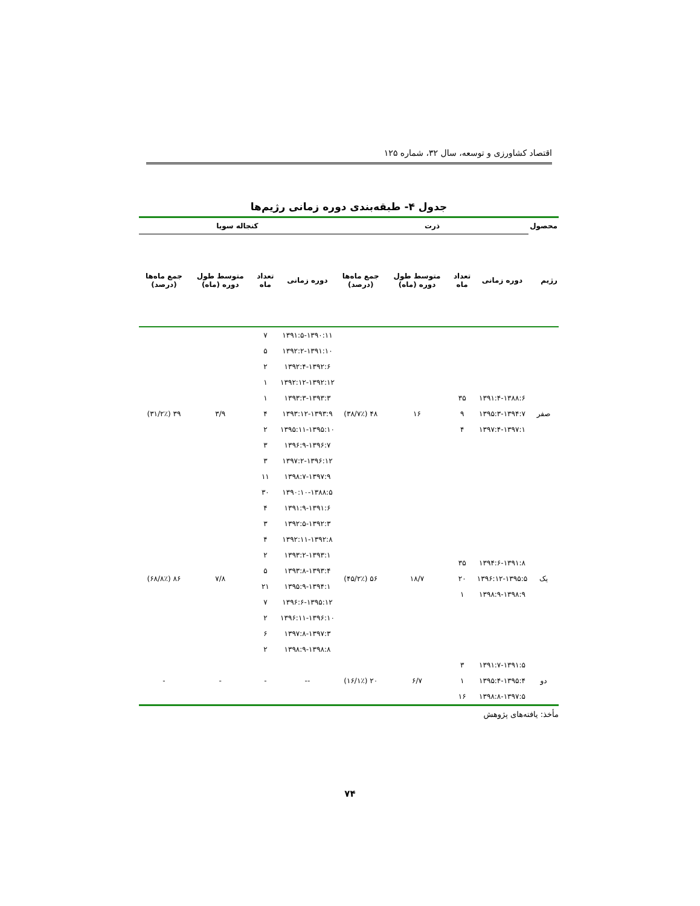اقتصاد کشاورزی و توسعه، سال ۳۲، شماره ۱۲۵
جدول ۴- طبقه‌بندی دوره زمانی رژیم‌ها
| محصول | ذرت | | | | کنجاله سویا | | | |
| --- | --- | --- | --- | --- | --- | --- | --- | --- |
| رژیم | دوره زمانی | تعداد ماه | متوسط طول دوره (ماه) | جمع ماه‌ها (درصد) | دوره زمانی | تعداد ماه | متوسط طول دوره (ماه) | جمع ماه‌ها (درصد) |
| صفر | ۱۳۹۱:۴-۱۳۸۸:۶ ۱۳۹۵:۳-۱۳۹۴:۷ ۱۳۹۷:۴-۱۳۹۷:۱ | ۳۵ ۹ ۴ | ۱۶ | ۴۸ (۳۸/۷٪) | ۱۳۹۱:۵-۱۳۹۰:۱۱ | ۷ | ۳/۹ | ۳۹ (۳۱/۲٪) |
| | | | | | ۱۳۹۲:۲-۱۳۹۱:۱۰ | ۵ | | |
| | | | | | ۱۳۹۲:۴-۱۳۹۲:۶ | ۲ | | |
| | | | | | ۱۳۹۲:۱۲-۱۳۹۲:۱۲ | ۱ | | |
| | | | | | ۱۳۹۳:۳-۱۳۹۳:۳ | ۱ | | |
| | | | | | ۱۳۹۳:۱۲-۱۳۹۳:۹ | ۴ | | |
| | | | | | ۱۳۹۵:۱۱-۱۳۹۵:۱۰ | ۲ | | |
| | | | | | ۱۳۹۶:۹-۱۳۹۶:۷ | ۳ | | |
| | | | | | ۱۳۹۷:۲-۱۳۹۶:۱۲ | ۳ | | |
| | | | | | ۱۳۹۸:۷-۱۳۹۷:۹ | ۱۱ | | |
| | | | | | ۱۳۹۰:۱۰-۱۳۸۸:۵ | ۳۰ | | |
| یک | ۱۳۹۴:۶-۱۳۹۱:۸ ۱۳۹۶:۱۲-۱۳۹۵:۵ ۱۳۹۸:۹-۱۳۹۸:۹ | ۳۵ ۲۰ ۱ | ۱۸/۷ | ۵۶ (۴۵/۲٪) | ۱۳۹۱:۹-۱۳۹۱:۶ | ۴ | ۷/۸ | ۸۶ (۶۸/۸٪) |
| | | | | | ۱۳۹۲:۵-۱۳۹۲:۳ | ۳ | | |
| | | | | | ۱۳۹۲:۱۱-۱۳۹۲:۸ | ۴ | | |
| | | | | | ۱۳۹۳:۲-۱۳۹۳:۱ | ۲ | | |
| | | | | | ۱۳۹۳:۸-۱۳۹۳:۴ | ۵ | | |
| | | | | | ۱۳۹۵:۹-۱۳۹۴:۱ | ۲۱ | | |
| | | | | | ۱۳۹۶:۶-۱۳۹۵:۱۲ | ۷ | | |
| | | | | | ۱۳۹۶:۱۱-۱۳۹۶:۱۰ | ۲ | | |
| | | | | | ۱۳۹۷:۸-۱۳۹۷:۳ | ۶ | | |
| | | | | | ۱۳۹۸:۹-۱۳۹۸:۸ | ۲ | | |
| دو | ۱۳۹۱:۷-۱۳۹۱:۵ ۱۳۹۵:۴-۱۳۹۵:۴ ۱۳۹۸:۸-۱۳۹۷:۵ | ۳ ۱ ۱۶ | ۶/۷ | ۲۰ (۱۶/۱٪) | -- | - | - | - |
مأخذ: یافته‌های پژوهش
۷۴